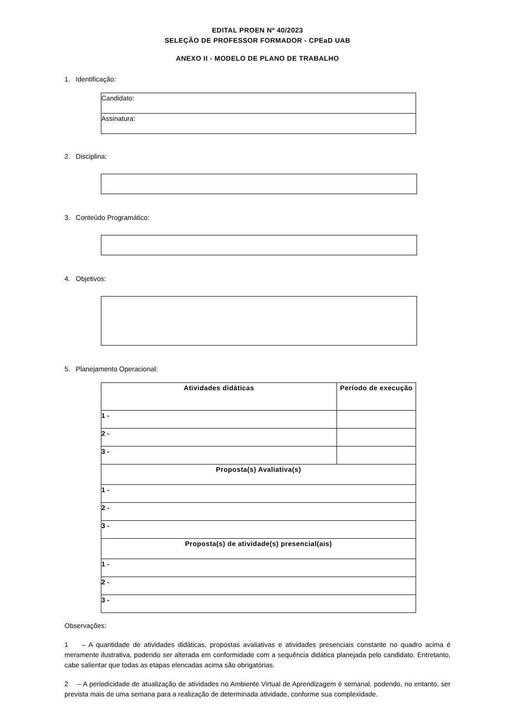EDITAL PROEN Nº 40/2023
SELEÇÃO DE PROFESSOR FORMADOR - CPEaD UAB
ANEXO II - MODELO DE PLANO DE TRABALHO
1. Identificação:
| Candidato: |
| Assinatura: |
2. Disciplina:
3. Conteúdo Programático:
4. Objetivos:
5. Planejamento Operacional:
| Atividades didáticas | Período de execução |
| --- | --- |
| 1 - | |
| 2 - | |
| 3 - | |
| Proposta(s) Avaliativa(s) | |
| 1 - | |
| 2 - | |
| 3 - | |
| Proposta(s) de atividade(s) presencial(ais) | |
| 1 - | |
| 2 - | |
| 3 - | |
Observações:
1 – A quantidade de atividades didáticas, propostas avaliativas e atividades presenciais constante no quadro acima é meramente ilustrativa, podendo ser alterada em conformidade com a sequência didática planejada pelo candidato. Entretanto, cabe salientar que todas as etapas elencadas acima são obrigatórias.
2 – A periodicidade de atualização de atividades no Ambiente Virtual de Aprendizagem é semanal, podendo, no entanto, ser prevista mais de uma semana para a realização de determinada atividade, conforme sua complexidade.